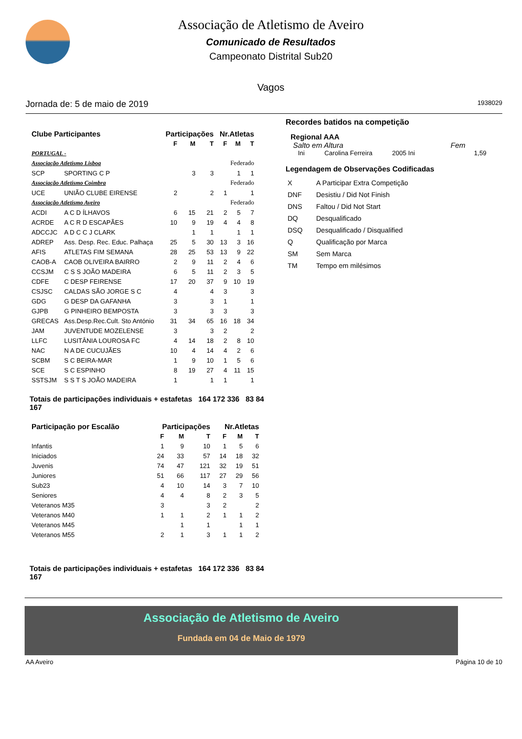Associação de Atletismo de Aveiro
Comunicado de Resultados
Campeonato Distrital Sub20
Vagos
Jornada de: 5 de maio de 2019 1938029
| Clube Participantes | | Participações | | | Nr.Atletas | | |
| --- | --- | --- | --- | --- | --- | --- | --- |
| | | F | M | T | F | M | T |
| PORTUGAL - | | | | | | | |
| Associação Atletismo Lisboa | | | | | Federado | | |
| SCP | SPORTING C P | | 3 | 3 | | 1 | 1 |
| Associação Atletismo Coimbra | | | | | Federado | | |
| UCE | UNIÃO CLUBE EIRENSE | 2 | | 2 | 1 | | 1 |
| Associação Atletismo Aveiro | | | | | Federado | | |
| ACDI | A C D ÍLHAVOS | 6 | 15 | 21 | 2 | 5 | 7 |
| ACRDE | A C R D ESCAPÃES | 10 | 9 | 19 | 4 | 4 | 8 |
| ADCCJC | A D C C J CLARK | | 1 | 1 | | 1 | 1 |
| ADREP | Ass. Desp. Rec. Educ. Palhaça | 25 | 5 | 30 | 13 | 3 | 16 |
| AFIS | ATLETAS FIM SEMANA | 28 | 25 | 53 | 13 | 9 | 22 |
| CAOB-A | CAOB OLIVEIRA BAIRRO | 2 | 9 | 11 | 2 | 4 | 6 |
| CCSJM | C S S JOÃO MADEIRA | 6 | 5 | 11 | 2 | 3 | 5 |
| CDFE | C DESP FEIRENSE | 17 | 20 | 37 | 9 | 10 | 19 |
| CSJSC | CALDAS SÃO JORGE S C | 4 | | 4 | 3 | | 3 |
| GDG | G DESP DA GAFANHA | 3 | | 3 | 1 | | 1 |
| GJPB | G PINHEIRO BEMPOSTA | 3 | | 3 | 3 | | 3 |
| GRECAS | Ass.Desp.Rec.Cult. Sto António | 31 | 34 | 65 | 16 | 18 | 34 |
| JAM | JUVENTUDE MOZELENSE | 3 | | 3 | 2 | | 2 |
| LLFC | LUSITÂNIA LOUROSA FC | 4 | 14 | 18 | 2 | 8 | 10 |
| NAC | N A DE CUCUJÃES | 10 | 4 | 14 | 4 | 2 | 6 |
| SCBM | S C BEIRA-MAR | 1 | 9 | 10 | 1 | 5 | 6 |
| SCE | S C ESPINHO | 8 | 19 | 27 | 4 | 11 | 15 |
| SSTSJM | S S T S JOÃO MADEIRA | 1 | | 1 | 1 | | 1 |
Totais de participações individuais + estafetas 164 172 336 83 84 167
| Participação por Escalão | Participações | | | Nr.Atletas | | |
| --- | --- | --- | --- | --- | --- | --- |
| | F | M | T | F | M | T |
| Infantis | 1 | 9 | 10 | 1 | 5 | 6 |
| Iniciados | 24 | 33 | 57 | 14 | 18 | 32 |
| Juvenis | 74 | 47 | 121 | 32 | 19 | 51 |
| Juniores | 51 | 66 | 117 | 27 | 29 | 56 |
| Sub23 | 4 | 10 | 14 | 3 | 7 | 10 |
| Seniores | 4 | 4 | 8 | 2 | 3 | 5 |
| Veteranos M35 | 3 | | 3 | 2 | | 2 |
| Veteranos M40 | 1 | 1 | 2 | 1 | 1 | 2 |
| Veteranos M45 | | 1 | 1 | | 1 | 1 |
| Veteranos M55 | 2 | 1 | 3 | 1 | 1 | 2 |
Totais de participações individuais + estafetas 164 172 336 83 84 167
Recordes batidos na competição
Regional AAA
Salto em Altura Fem
Ini Carolina Ferreira 2005 Ini 1,59
Legendagem de Observações Codificadas
| X | A Participar Extra Competição |
| DNF | Desistiu / Did Not Finish |
| DNS | Faltou / Did Not Start |
| DQ | Desqualificado |
| DSQ | Desqualificado / Disqualified |
| Q | Qualificação por Marca |
| SM | Sem Marca |
| TM | Tempo em milésimos |
Associação de Atletismo de Aveiro
Fundada em 04 de Maio de 1979
AA Aveiro Página 10 de 10